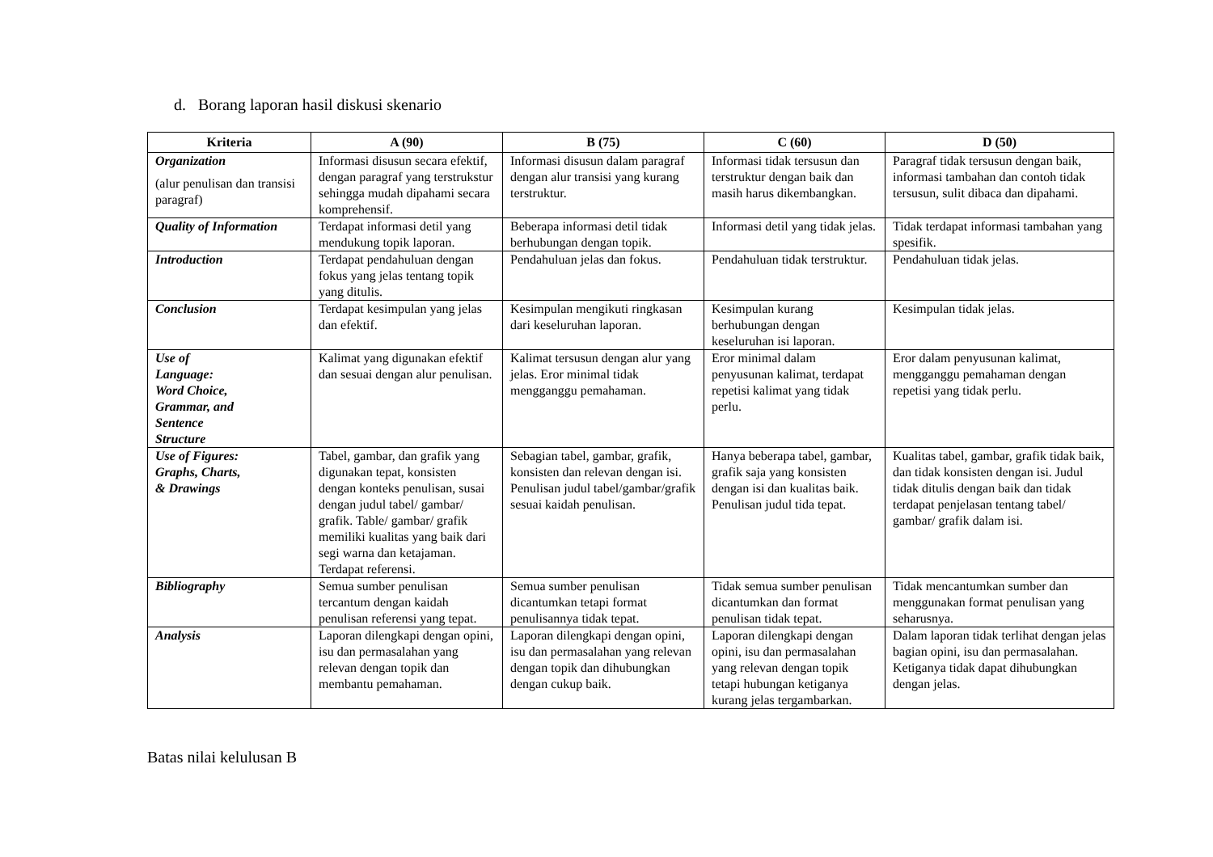d. Borang laporan hasil diskusi skenario
| Kriteria | A (90) | B (75) | C (60) | D (50) |
| --- | --- | --- | --- | --- |
| Organization (alur penulisan dan transisi paragraf) | Informasi disusun secara efektif, dengan paragraf yang terstrukstur sehingga mudah dipahami secara komprehensif. | Informasi disusun dalam paragraf dengan alur transisi yang kurang terstruktur. | Informasi tidak tersusun dan terstruktur dengan baik dan masih harus dikembangkan. | Paragraf tidak tersusun dengan baik, informasi tambahan dan contoh tidak tersusun, sulit dibaca dan dipahami. |
| Quality of Information | Terdapat informasi detil yang mendukung topik laporan. | Beberapa informasi detil tidak berhubungan dengan topik. | Informasi detil yang tidak jelas. | Tidak terdapat informasi tambahan yang spesifik. |
| Introduction | Terdapat pendahuluan dengan fokus yang jelas tentang topik yang ditulis. | Pendahuluan jelas dan fokus. | Pendahuluan tidak terstruktur. | Pendahuluan tidak jelas. |
| Conclusion | Terdapat kesimpulan yang jelas dan efektif. | Kesimpulan mengikuti ringkasan dari keseluruhan laporan. | Kesimpulan kurang berhubungan dengan keseluruhan isi laporan. | Kesimpulan tidak jelas. |
| Use of Language: Word Choice, Grammar, and Sentence Structure | Kalimat yang digunakan efektif dan sesuai dengan alur penulisan. | Kalimat tersusun dengan alur yang jelas. Eror minimal tidak mengganggu pemahaman. | Eror minimal dalam penyusunan kalimat, terdapat repetisi kalimat yang tidak perlu. | Eror dalam penyusunan kalimat, mengganggu pemahaman dengan repetisi yang tidak perlu. |
| Use of Figures: Graphs, Charts, & Drawings | Tabel, gambar, dan grafik yang digunakan tepat, konsisten dengan konteks penulisan, susai dengan judul tabel/ gambar/ grafik. Table/ gambar/ grafik memiliki kualitas yang baik dari segi warna dan ketajaman. Terdapat referensi. | Sebagian tabel, gambar, grafik, konsisten dan relevan dengan isi. Penulisan judul tabel/gambar/grafik sesuai kaidah penulisan. | Hanya beberapa tabel, gambar, grafik saja yang konsisten dengan isi dan kualitas baik. Penulisan judul tida tepat. | Kualitas tabel, gambar, grafik tidak baik, dan tidak konsisten dengan isi. Judul tidak ditulis dengan baik dan tidak terdapat penjelasan tentang tabel/ gambar/ grafik dalam isi. |
| Bibliography | Semua sumber penulisan tercantum dengan kaidah penulisan referensi yang tepat. | Semua sumber penulisan dicantumkan tetapi format penulisannya tidak tepat. | Tidak semua sumber penulisan dicantumkan dan format penulisan tidak tepat. | Tidak mencantumkan sumber dan menggunakan format penulisan yang seharusnya. |
| Analysis | Laporan dilengkapi dengan opini, isu dan permasalahan yang relevan dengan topik dan membantu pemahaman. | Laporan dilengkapi dengan opini, isu dan permasalahan yang relevan dengan topik dan dihubungkan dengan cukup baik. | Laporan dilengkapi dengan opini, isu dan permasalahan yang relevan dengan topik tetapi hubungan ketiganya kurang jelas tergambarkan. | Dalam laporan tidak terlihat dengan jelas bagian opini, isu dan permasalahan. Ketiganya tidak dapat dihubungkan dengan jelas. |
Batas nilai kelulusan B